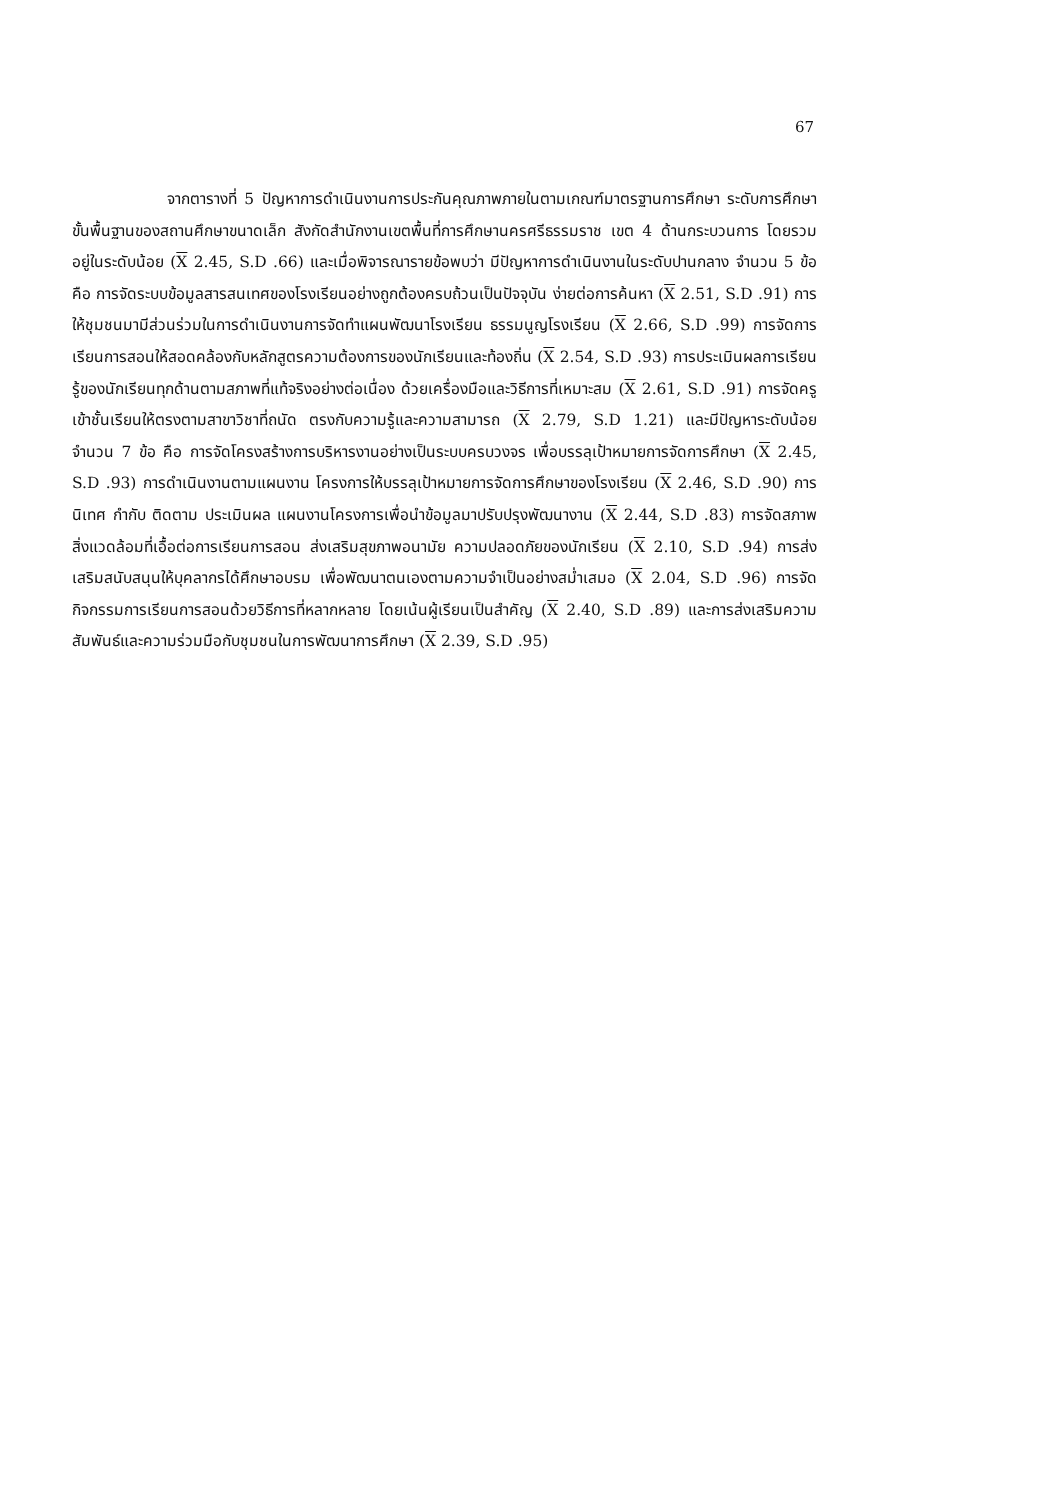67
จากตารางที่ 5 ปัญหาการดำเนินงานการประกันคุณภาพภายในตามเกณฑ์มาตรฐานการศึกษา ระดับการศึกษาขั้นพื้นฐานของสถานศึกษาขนาดเล็ก สังกัดสำนักงานเขตพื้นที่การศึกษานครศรีธรรมราช เขต 4 ด้านกระบวนการ โดยรวมอยู่ในระดับน้อย (X 2.45, S.D .66) และเมื่อพิจารณารายข้อพบว่า มีปัญหาการดำเนินงานในระดับปานกลาง จำนวน 5 ข้อคือ การจัดระบบข้อมูลสารสนเทศของโรงเรียนอย่างถูกต้องครบถ้วนเป็นปัจจุบัน ง่ายต่อการค้นหา (X 2.51, S.D .91) การให้ชุมชนมามีส่วนร่วมในการดำเนินงานการจัดทำแผนพัฒนาโรงเรียน ธรรมนูญโรงเรียน (X 2.66, S.D .99) การจัดการเรียนการสอนให้สอดคล้องกับหลักสูตรความต้องการของนักเรียนและท้องถิ่น (X 2.54, S.D .93) การประเมินผลการเรียนรู้ของนักเรียนทุกด้านตามสภาพที่แท้จริงอย่างต่อเนื่อง ด้วยเครื่องมือและวิธีการที่เหมาะสม (X 2.61, S.D .91) การจัดครูเข้าชั้นเรียนให้ตรงตามสาขาวิชาที่ถนัด ตรงกับความรู้และความสามารถ (X 2.79, S.D 1.21) และมีปัญหาระดับน้อย จำนวน 7 ข้อ คือ การจัดโครงสร้างการบริหารงานอย่างเป็นระบบครบวงจร เพื่อบรรลุเป้าหมายการจัดการศึกษา (X 2.45, S.D .93) การดำเนินงานตามแผนงาน โครงการให้บรรลุเป้าหมายการจัดการศึกษาของโรงเรียน (X 2.46, S.D .90) การนิเทศ กำกับ ติดตาม ประเมินผล แผนงานโครงการเพื่อนำข้อมูลมาปรับปรุงพัฒนางาน (X 2.44, S.D .83) การจัดสภาพสิ่งแวดล้อมที่เอื้อต่อการเรียนการสอน ส่งเสริมสุขภาพอนามัย ความปลอดภัยของนักเรียน (X 2.10, S.D .94) การส่งเสริมสนับสนุนให้บุคลากรได้ศึกษาอบรม เพื่อพัฒนาตนเองตามความจำเป็นอย่างสม่ำเสมอ (X 2.04, S.D .96) การจัดกิจกรรมการเรียนการสอนด้วยวิธีการที่หลากหลาย โดยเน้นผู้เรียนเป็นสำคัญ (X 2.40, S.D .89) และการส่งเสริมความสัมพันธ์และความร่วมมือกับชุมชนในการพัฒนาการศึกษา (X 2.39, S.D .95)